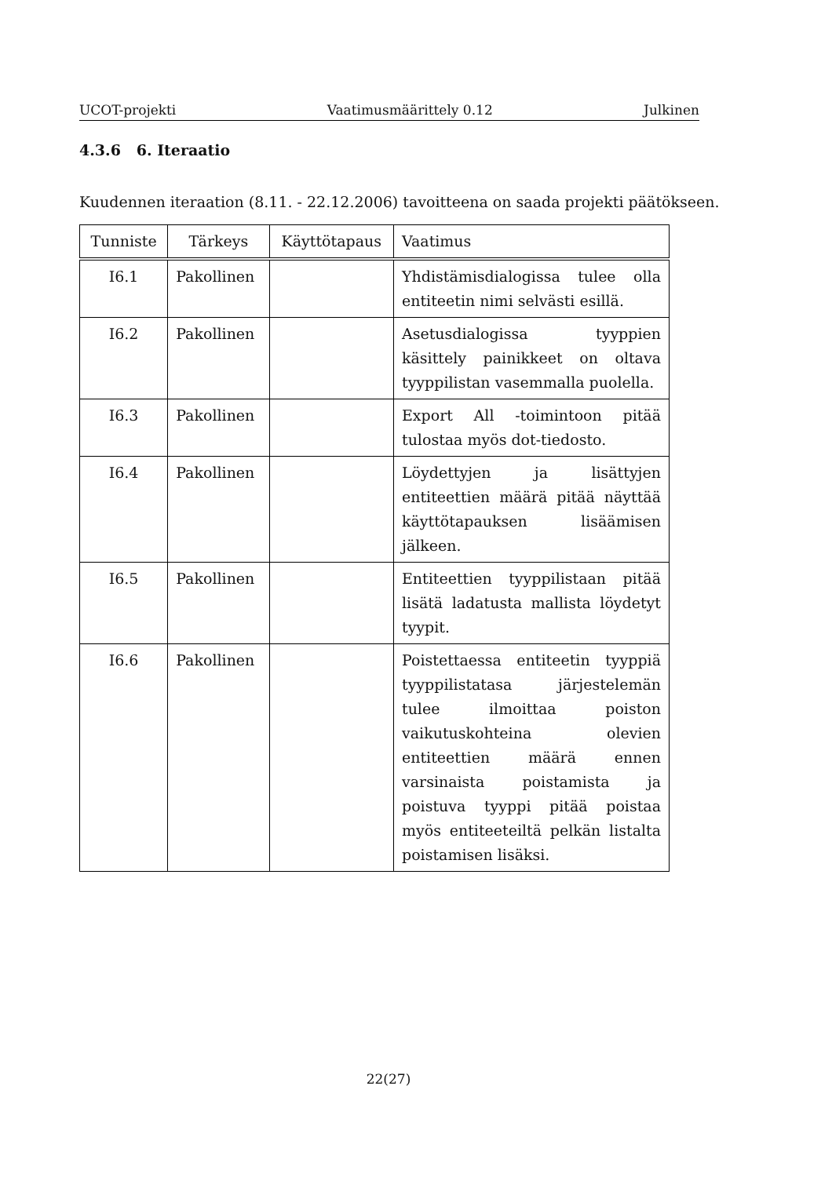UCOT-projekti Vaatimusmäärittely 0.12 Julkinen
4.3.6 6. Iteraatio
Kuudennen iteraation (8.11. - 22.12.2006) tavoitteena on saada projekti päätökseen.
| Tunniste | Tärkeys | Käyttötapaus | Vaatimus |
| --- | --- | --- | --- |
| I6.1 | Pakollinen | | Yhdistämisdialogissa tulee olla entiteetin nimi selvästi esillä. |
| I6.2 | Pakollinen | | Asetusdialogissa tyyppien käsittely painikkeet on oltava tyyppilistan vasemmalla puolella. |
| I6.3 | Pakollinen | | Export All -toimintoon pitää tulostaa myös dot-tiedosto. |
| I6.4 | Pakollinen | | Löydettyjen ja lisättyjen entiteettien määrä pitää näyttää käyttötapauksen lisäämisen jälkeen. |
| I6.5 | Pakollinen | | Entiteettien tyyppilistaan pitää lisätä ladatusta mallista löydetyt tyypit. |
| I6.6 | Pakollinen | | Poistettaessa entiteetin tyyppiä tyyppilistatasa järjestelemän tulee ilmoittaa poiston vaikutuskohteina olevien entiteettien määrä ennen varsinaista poistamista ja poistuva tyyppi pitää poistaa myös entiteeteiltä pelkän listalta poistamisen lisäksi. |
22(27)